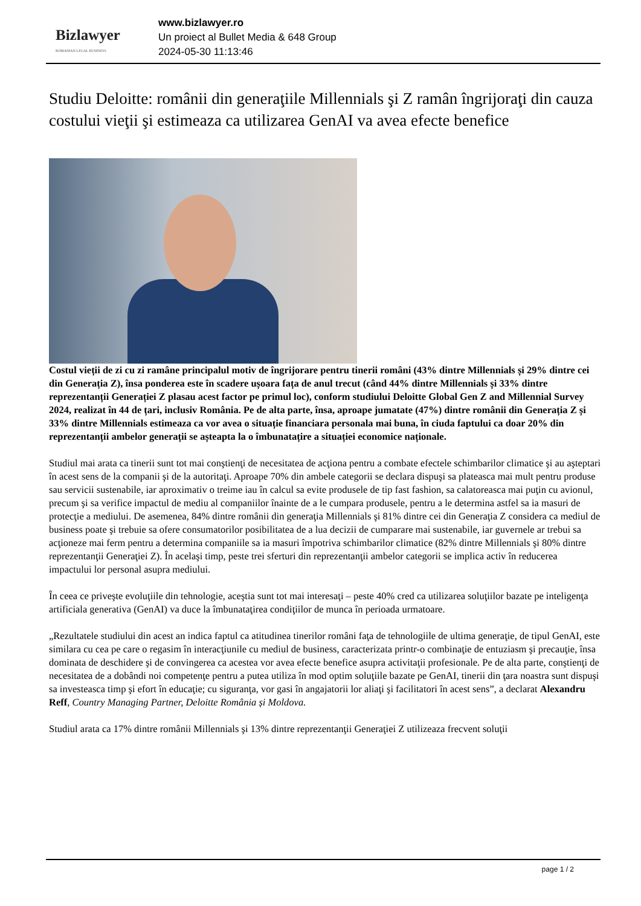Bizlawyer
ROMANIAN LEGAL BUSINESS
www.bizlawyer.ro
Un proiect al Bullet Media & 648 Group
2024-05-30 11:13:46
Studiu Deloitte: românii din generaţiile Millennials şi Z ramân îngrijoraţi din cauza costului vieţii şi estimeaza ca utilizarea GenAI va avea efecte benefice
Costul vieții de zi cu zi ramâne principalul motiv de îngrijorare pentru tinerii români (43% dintre Millennials și 29% dintre cei din Generația Z), însa ponderea este în scadere ușoara fața de anul trecut (când 44% dintre Millennials și 33% dintre reprezentanții Generației Z plasau acest factor pe primul loc), conform studiului Deloitte Global Gen Z and Millennial Survey 2024, realizat în 44 de țari, inclusiv România. Pe de alta parte, însa, aproape jumatate (47%) dintre românii din Generația Z și 33% dintre Millennials estimeaza ca vor avea o situație financiara personala mai buna, în ciuda faptului ca doar 20% din reprezentanții ambelor generații se așteapta la o îmbunatațire a situației economice naționale.
Studiul mai arata ca tinerii sunt tot mai conştienţi de necesitatea de acţiona pentru a combate efectele schimbarilor climatice şi au aşteptari în acest sens de la companii şi de la autoritaţi. Aproape 70% din ambele categorii se declara dispuşi sa plateasca mai mult pentru produse sau servicii sustenabile, iar aproximativ o treime iau în calcul sa evite produsele de tip fast fashion, sa calatoreasca mai puţin cu avionul, precum şi sa verifice impactul de mediu al companiilor înainte de a le cumpara produsele, pentru a le determina astfel sa ia masuri de protecţie a mediului. De asemenea, 84% dintre românii din generaţia Millennials şi 81% dintre cei din Generaţia Z considera ca mediul de business poate şi trebuie sa ofere consumatorilor posibilitatea de a lua decizii de cumparare mai sustenabile, iar guvernele ar trebui sa acţioneze mai ferm pentru a determina companiile sa ia masuri împotriva schimbarilor climatice (82% dintre Millennials şi 80% dintre reprezentanţii Generaţiei Z). În acelaşi timp, peste trei sferturi din reprezentanţii ambelor categorii se implica activ în reducerea impactului lor personal asupra mediului.
În ceea ce priveşte evoluţiile din tehnologie, aceştia sunt tot mai interesaţi – peste 40% cred ca utilizarea soluţiilor bazate pe inteligenţa artificiala generativa (GenAI) va duce la îmbunataţirea condiţiilor de munca în perioada urmatoare.
„Rezultatele studiului din acest an indica faptul ca atitudinea tinerilor români faţa de tehnologiile de ultima generaţie, de tipul GenAI, este similara cu cea pe care o regasim în interacţiunile cu mediul de business, caracterizata printr-o combinaţie de entuziasm şi precauţie, însa dominata de deschidere şi de convingerea ca acestea vor avea efecte benefice asupra activitaţii profesionale. Pe de alta parte, conştienţi de necesitatea de a dobândi noi competenţe pentru a putea utiliza în mod optim soluţiile bazate pe GenAI, tinerii din ţara noastra sunt dispuşi sa investeasca timp şi efort în educaţie; cu siguranţa, vor gasi în angajatorii lor aliaţi şi facilitatori în acest sens”, a declarat Alexandru Reff, Country Managing Partner, Deloitte România și Moldova.
Studiul arata ca 17% dintre românii Millennials şi 13% dintre reprezentanţii Generaţiei Z utilizeaza frecvent soluţii
page 1 / 2